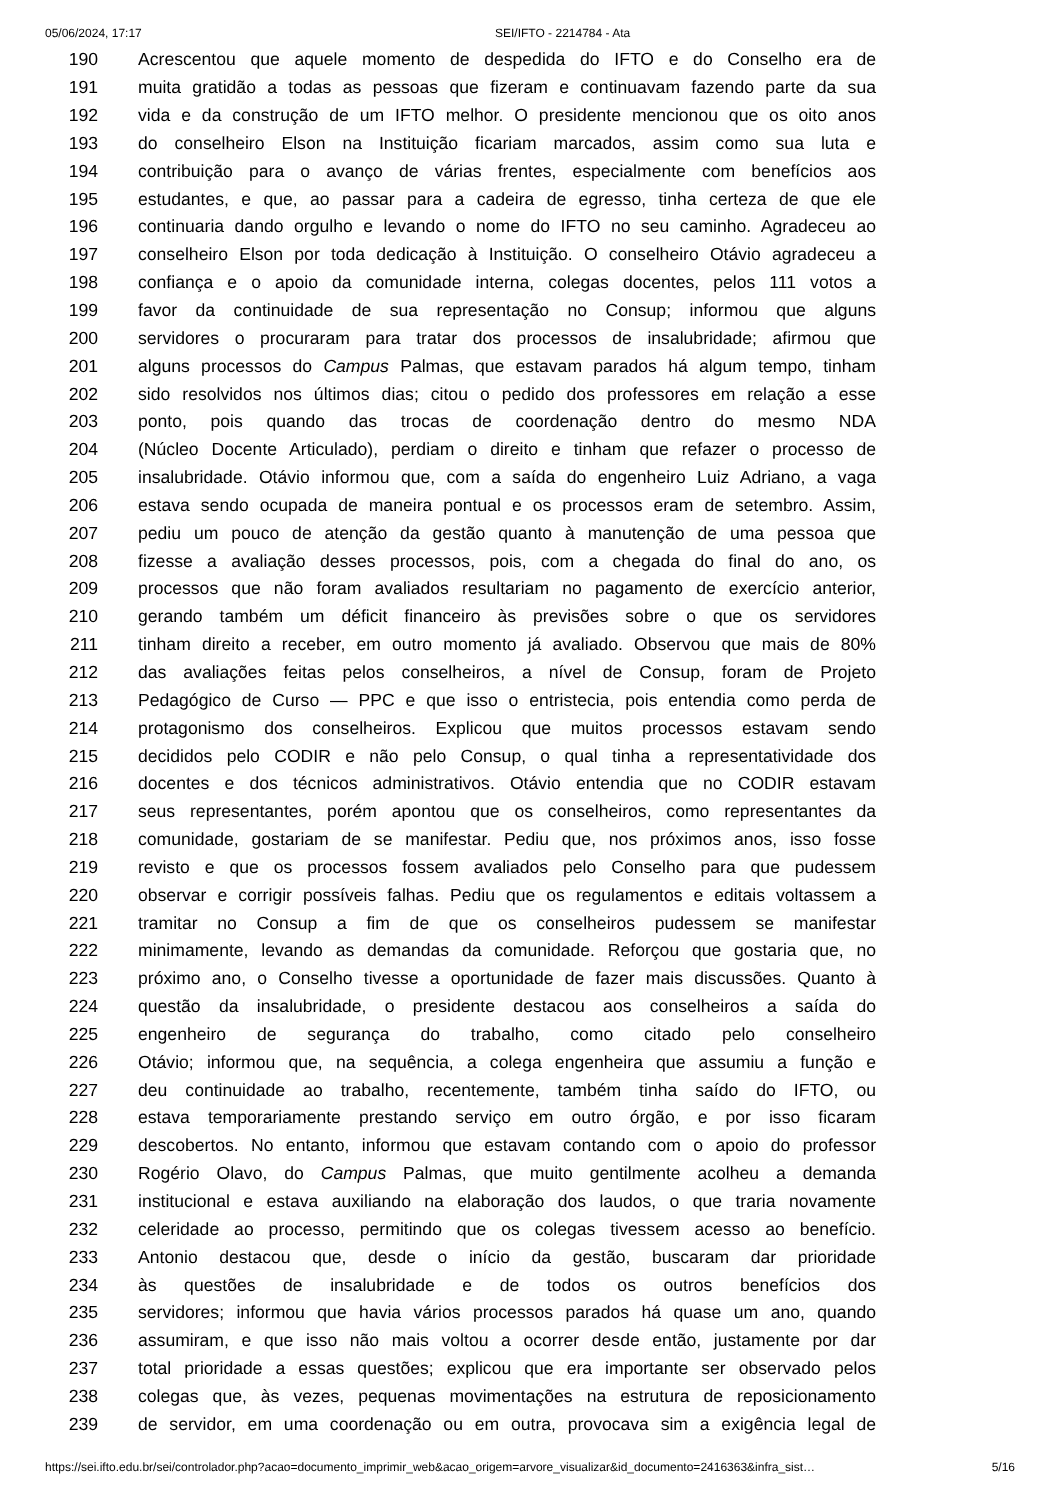05/06/2024, 17:17 SEI/IFTO - 2214784 - Ata
190 Acrescentou que aquele momento de despedida do IFTO e do Conselho era de
191 muita gratidão a todas as pessoas que fizeram e continuavam fazendo parte da sua
192 vida e da construção de um IFTO melhor. O presidente mencionou que os oito anos
193 do conselheiro Elson na Instituição ficariam marcados, assim como sua luta e
194 contribuição para o avanço de várias frentes, especialmente com benefícios aos
195 estudantes, e que, ao passar para a cadeira de egresso, tinha certeza de que ele
196 continuaria dando orgulho e levando o nome do IFTO no seu caminho. Agradeceu ao
197 conselheiro Elson por toda dedicação à Instituição. O conselheiro Otávio agradeceu a
198 confiança e o apoio da comunidade interna, colegas docentes, pelos 111 votos a
199 favor da continuidade de sua representação no Consup; informou que alguns
200 servidores o procuraram para tratar dos processos de insalubridade; afirmou que
201 alguns processos do Campus Palmas, que estavam parados há algum tempo, tinham
202 sido resolvidos nos últimos dias; citou o pedido dos professores em relação a esse
203 ponto, pois quando das trocas de coordenação dentro do mesmo NDA
204 (Núcleo Docente Articulado), perdiam o direito e tinham que refazer o processo de
205 insalubridade. Otávio informou que, com a saída do engenheiro Luiz Adriano, a vaga
206 estava sendo ocupada de maneira pontual e os processos eram de setembro. Assim,
207 pediu um pouco de atenção da gestão quanto à manutenção de uma pessoa que
208 fizesse a avaliação desses processos, pois, com a chegada do final do ano, os
209 processos que não foram avaliados resultariam no pagamento de exercício anterior,
210 gerando também um déficit financeiro às previsões sobre o que os servidores
211 tinham direito a receber, em outro momento já avaliado. Observou que mais de 80%
212 das avaliações feitas pelos conselheiros, a nível de Consup, foram de Projeto
213 Pedagógico de Curso — PPC e que isso o entristecia, pois entendia como perda de
214 protagonismo dos conselheiros. Explicou que muitos processos estavam sendo
215 decididos pelo CODIR e não pelo Consup, o qual tinha a representatividade dos
216 docentes e dos técnicos administrativos. Otávio entendia que no CODIR estavam
217 seus representantes, porém apontou que os conselheiros, como representantes da
218 comunidade, gostariam de se manifestar. Pediu que, nos próximos anos, isso fosse
219 revisto e que os processos fossem avaliados pelo Conselho para que pudessem
220 observar e corrigir possíveis falhas. Pediu que os regulamentos e editais voltassem a
221 tramitar no Consup a fim de que os conselheiros pudessem se manifestar
222 minimamente, levando as demandas da comunidade. Reforçou que gostaria que, no
223 próximo ano, o Conselho tivesse a oportunidade de fazer mais discussões. Quanto à
224 questão da insalubridade, o presidente destacou aos conselheiros a saída do
225 engenheiro de segurança do trabalho, como citado pelo conselheiro
226 Otávio; informou que, na sequência, a colega engenheira que assumiu a função e
227 deu continuidade ao trabalho, recentemente, também tinha saído do IFTO, ou
228 estava temporariamente prestando serviço em outro órgão, e por isso ficaram
229 descobertos. No entanto, informou que estavam contando com o apoio do professor
230 Rogério Olavo, do Campus Palmas, que muito gentilmente acolheu a demanda
231 institucional e estava auxiliando na elaboração dos laudos, o que traria novamente
232 celeridade ao processo, permitindo que os colegas tivessem acesso ao benefício.
233 Antonio destacou que, desde o início da gestão, buscaram dar prioridade
234 às questões de insalubridade e de todos os outros benefícios dos
235 servidores; informou que havia vários processos parados há quase um ano, quando
236 assumiram, e que isso não mais voltou a ocorrer desde então, justamente por dar
237 total prioridade a essas questões; explicou que era importante ser observado pelos
238 colegas que, às vezes, pequenas movimentações na estrutura de reposicionamento
239 de servidor, em uma coordenação ou em outra, provocava sim a exigência legal de
https://sei.ifto.edu.br/sei/controlador.php?acao=documento_imprimir_web&acao_origem=arvore_visualizar&id_documento=2416363&infra_sist… 5/16